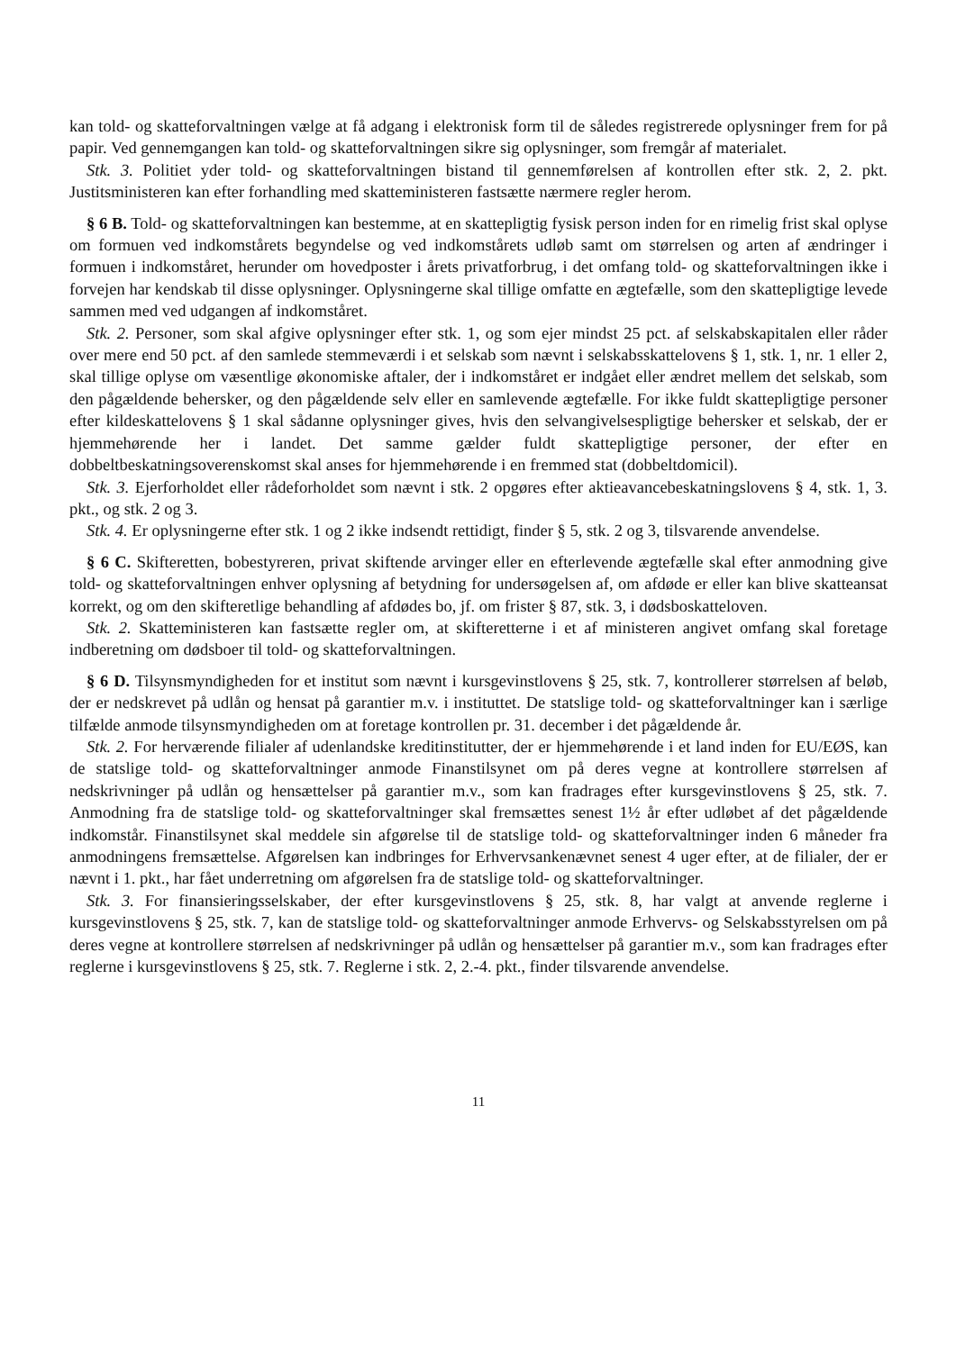kan told- og skatteforvaltningen vælge at få adgang i elektronisk form til de således registrerede oplysninger frem for på papir. Ved gennemgangen kan told- og skatteforvaltningen sikre sig oplysninger, som fremgår af materialet.
Stk. 3. Politiet yder told- og skatteforvaltningen bistand til gennemførelsen af kontrollen efter stk. 2, 2. pkt. Justitsministeren kan efter forhandling med skatteministeren fastsætte nærmere regler herom.
§ 6 B. Told- og skatteforvaltningen kan bestemme, at en skattepligtig fysisk person inden for en rimelig frist skal oplyse om formuen ved indkomstårets begyndelse og ved indkomstårets udløb samt om størrelsen og arten af ændringer i formuen i indkomståret, herunder om hovedposter i årets privatforbrug, i det omfang told- og skatteforvaltningen ikke i forvejen har kendskab til disse oplysninger. Oplysningerne skal tillige omfatte en ægtefælle, som den skattepligtige levede sammen med ved udgangen af indkomståret.
Stk. 2. Personer, som skal afgive oplysninger efter stk. 1, og som ejer mindst 25 pct. af selskabskapitalen eller råder over mere end 50 pct. af den samlede stemmeværdi i et selskab som nævnt i selskabsskattelovens § 1, stk. 1, nr. 1 eller 2, skal tillige oplyse om væsentlige økonomiske aftaler, der i indkomståret er indgået eller ændret mellem det selskab, som den pågældende behersker, og den pågældende selv eller en samlevende ægtefælle. For ikke fuldt skattepligtige personer efter kildeskattelovens § 1 skal sådanne oplysninger gives, hvis den selvangivelsespligtige behersker et selskab, der er hjemmehørende her i landet. Det samme gælder fuldt skattepligtige personer, der efter en dobbeltbeskatningsoverenskomst skal anses for hjemmehørende i en fremmed stat (dobbeltdomicil).
Stk. 3. Ejerforholdet eller rådeforholdet som nævnt i stk. 2 opgøres efter aktieavancebeskatningslovens § 4, stk. 1, 3. pkt., og stk. 2 og 3.
Stk. 4. Er oplysningerne efter stk. 1 og 2 ikke indsendt rettidigt, finder § 5, stk. 2 og 3, tilsvarende anvendelse.
§ 6 C. Skifteretten, bobestyreren, privat skiftende arvinger eller en efterlevende ægtefælle skal efter anmodning give told- og skatteforvaltningen enhver oplysning af betydning for undersøgelsen af, om afdøde er eller kan blive skatteansat korrekt, og om den skifteretlige behandling af afdødes bo, jf. om frister § 87, stk. 3, i dødsboskatteloven.
Stk. 2. Skatteministeren kan fastsætte regler om, at skifteretterne i et af ministeren angivet omfang skal foretage indberetning om dødsboer til told- og skatteforvaltningen.
§ 6 D. Tilsynsmyndigheden for et institut som nævnt i kursgevinstlovens § 25, stk. 7, kontrollerer størrelsen af beløb, der er nedskrevet på udlån og hensat på garantier m.v. i instituttet. De statslige told- og skatteforvaltninger kan i særlige tilfælde anmode tilsynsmyndigheden om at foretage kontrollen pr. 31. december i det pågældende år.
Stk. 2. For herværende filialer af udenlandske kreditinstitutter, der er hjemmehørende i et land inden for EU/EØS, kan de statslige told- og skatteforvaltninger anmode Finanstilsynet om på deres vegne at kontrollere størrelsen af nedskrivninger på udlån og hensættelser på garantier m.v., som kan fradrages efter kursgevinstlovens § 25, stk. 7. Anmodning fra de statslige told- og skatteforvaltninger skal fremsættes senest 1½ år efter udløbet af det pågældende indkomstår. Finanstilsynet skal meddele sin afgørelse til de statslige told- og skatteforvaltninger inden 6 måneder fra anmodningens fremsættelse. Afgørelsen kan indbringes for Erhvervsankenævnet senest 4 uger efter, at de filialer, der er nævnt i 1. pkt., har fået underretning om afgørelsen fra de statslige told- og skatteforvaltninger.
Stk. 3. For finansieringsselskaber, der efter kursgevinstlovens § 25, stk. 8, har valgt at anvende reglerne i kursgevinstlovens § 25, stk. 7, kan de statslige told- og skatteforvaltninger anmode Erhvervs- og Selskabsstyrelsen om på deres vegne at kontrollere størrelsen af nedskrivninger på udlån og hensættelser på garantier m.v., som kan fradrages efter reglerne i kursgevinstlovens § 25, stk. 7. Reglerne i stk. 2, 2.-4. pkt., finder tilsvarende anvendelse.
11